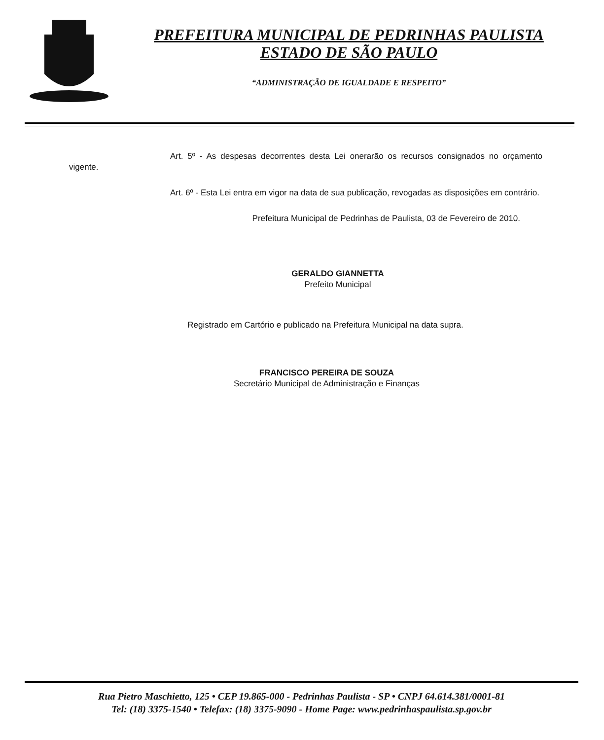PREFEITURA MUNICIPAL DE PEDRINHAS PAULISTA
ESTADO DE SÃO PAULO
“ADMINISTRAÇÃO DE IGUALDADE E RESPEITO”
Art. 5º - As despesas decorrentes desta Lei onerarão os recursos consignados no orçamento vigente.
Art. 6º - Esta Lei entra em vigor na data de sua publicação, revogadas as disposições em contrário.
Prefeitura Municipal de Pedrinhas de Paulista, 03 de Fevereiro de 2010.
GERALDO GIANNETTA
Prefeito Municipal
Registrado em Cartório e publicado na Prefeitura Municipal na data supra.
FRANCISCO PEREIRA DE SOUZA
Secretário Municipal de Administração e Finanças
Rua Pietro Maschietto, 125 • CEP 19.865-000 - Pedrinhas Paulista - SP • CNPJ 64.614.381/0001-81
Tel: (18) 3375-1540 • Telefax: (18) 3375-9090 - Home Page: www.pedrinhaspaulista.sp.gov.br